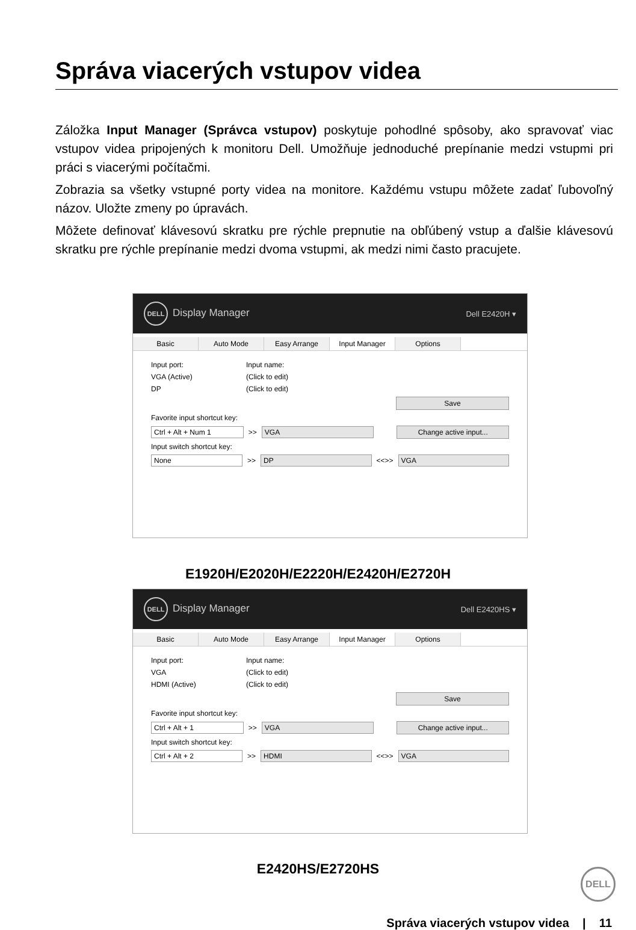Správa viacerých vstupov videa
Záložka Input Manager (Správca vstupov) poskytuje pohodlné spôsoby, ako spravovať viac vstupov videa pripojených k monitoru Dell. Umožňuje jednoduché prepínanie medzi vstupmi pri práci s viacerými počítačmi.
Zobrazia sa všetky vstupné porty videa na monitore. Každému vstupu môžete zadať ľubovoľný názov. Uložte zmeny po úpravách.
Môžete definovať klávesovú skratku pre rýchle prepnutie na obľúbený vstup a ďalšie klávesovú skratku pre rýchle prepínanie medzi dvoma vstupmi, ak medzi nimi často pracujete.
DELL Display Manager Dell E2420H ▾
Basic Auto Mode Easy Arrange Input Manager Options
Input port: Input name:
VGA (Active) (Click to edit)
DP (Click to edit)
Save
Favorite input shortcut key:
Ctrl + Alt + Num 1 >> VGA Change active input...
Input switch shortcut key:
None >> DP <<>> VGA
E1920H/E2020H/E2220H/E2420H/E2720H
DELL Display Manager Dell E2420HS ▾
Basic Auto Mode Easy Arrange Input Manager Options
Input port: Input name:
VGA (Click to edit)
HDMI (Active) (Click to edit)
Save
Favorite input shortcut key:
Ctrl + Alt + 1 >> VGA Change active input...
Input switch shortcut key:
Ctrl + Alt + 2 >> HDMI <<>> VGA
E2420HS/E2720HS DELL
Správa viacerých vstupov videa | 11